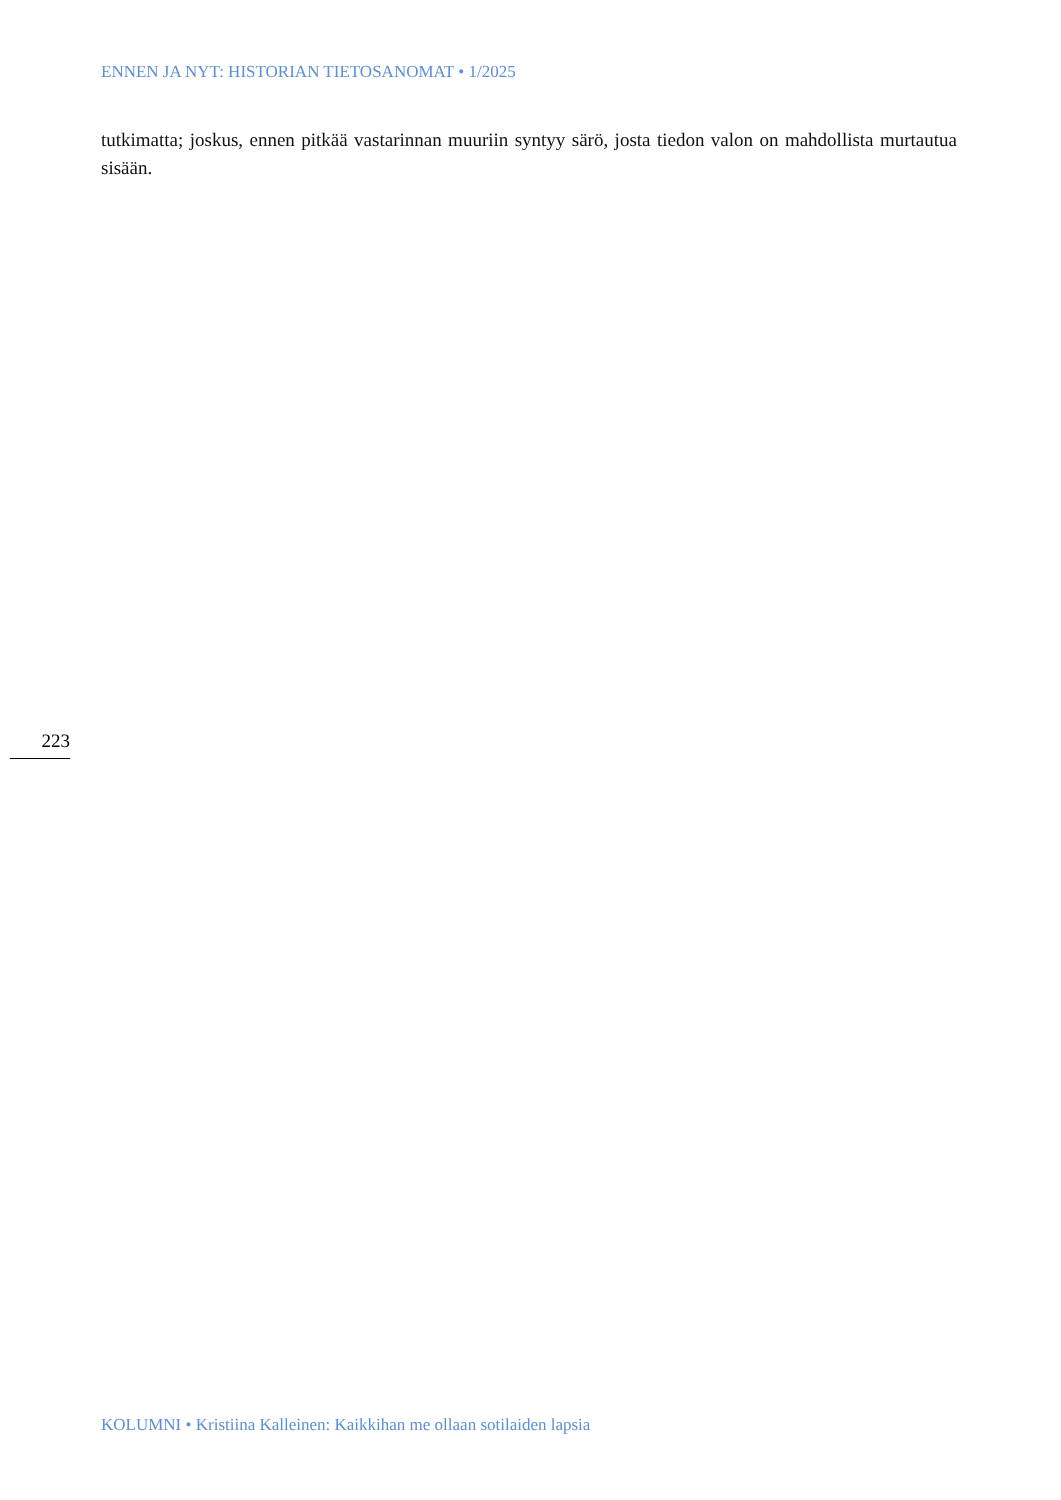ENNEN JA NYT: HISTORIAN TIETOSANOMAT • 1/2025
tutkimatta; joskus, ennen pitkää vastarinnan muuriin syntyy särö, josta tiedon valon on mahdollista murtautua sisään.
223
KOLUMNI • Kristiina Kalleinen: Kaikkihan me ollaan sotilaiden lapsia